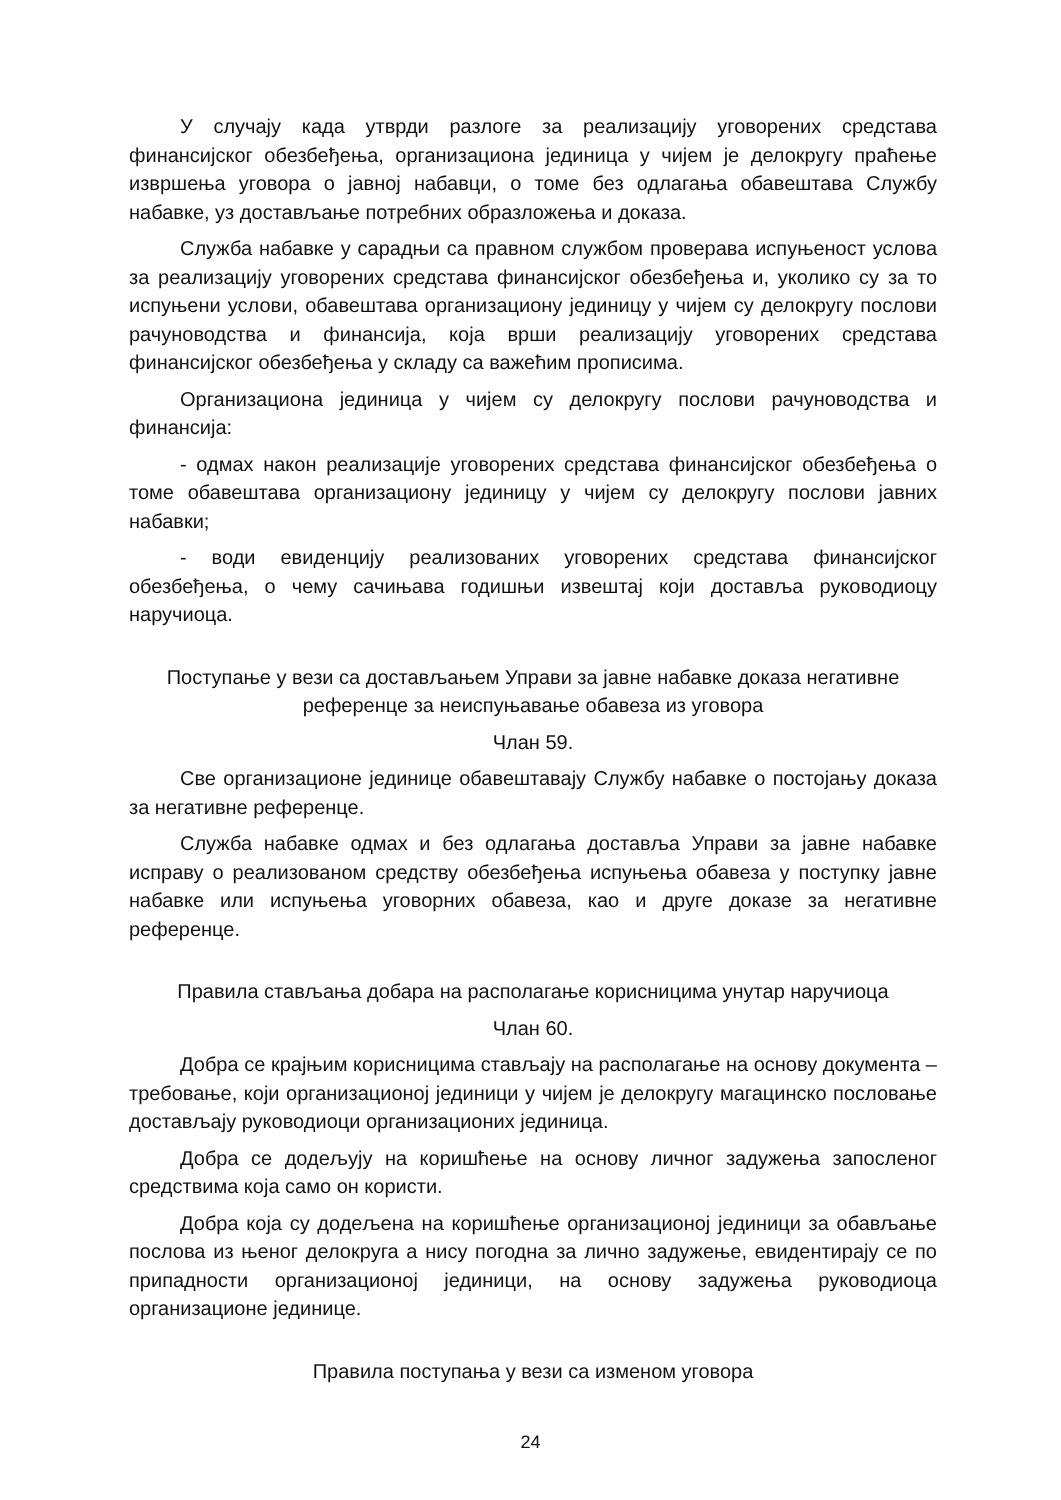У случају када утврди разлоге за реализацију уговорених средстава финансијског обезбеђења, организациона јединица у чијем је делокругу праћење извршења уговора о јавној набавци, о томе без одлагања обавештава Службу набавке, уз достављање потребних образложења и доказа.
Служба набавке у сарадњи са правном службом проверава испуњеност услова за реализацију уговорених средстава финансијског обезбеђења и, уколико су за то испуњени услови, обавештава организациону јединицу у чијем су делокругу послови рачуноводства и финансија, која врши реализацију уговорених средстава финансијског обезбеђења у складу са важећим прописима.
Организациона јединица у чијем су делокругу послови рачуноводства и финансија:
- одмах након реализације уговорених средстава финансијског обезбеђења о томе обавештава организациону јединицу у чијем су делокругу послови јавних набавки;
- води евиденцију реализованих уговорених средстава финансијског обезбеђења, о чему сачињава годишњи извештај који доставља руководиоцу наручиоца.
Поступање у вези са достављањем Управи за јавне набавке доказа негативне референце за неиспуњавање обавеза из уговора
Члан 59.
Све организационе јединице обавештавају Службу набавке о постојању доказа за негативне референце.
Служба набавке одмах и без одлагања доставља Управи за јавне набавке исправу о реализованом средству обезбеђења испуњења обавеза у поступку јавне набавке или испуњења уговорних обавеза, као и друге доказе за негативне референце.
Правила стављања добара на располагање корисницима унутар наручиоца
Члан 60.
Добра се крајњим корисницима стављају на располагање на основу документа – требовање, који организационој јединици у чијем је делокругу магацинско пословање достављају руководиоци организационих јединица.
Добра се додељују на коришћење на основу личног задужења запосленог средствима која само он користи.
Добра која су додељена на коришћење организационој јединици за обављање послова из њеног делокруга а нису погодна за лично задужење, евидентирају се по припадности организационој јединици, на основу задужења руководиоца организационе јединице.
Правила поступања у вези са изменом уговора
24